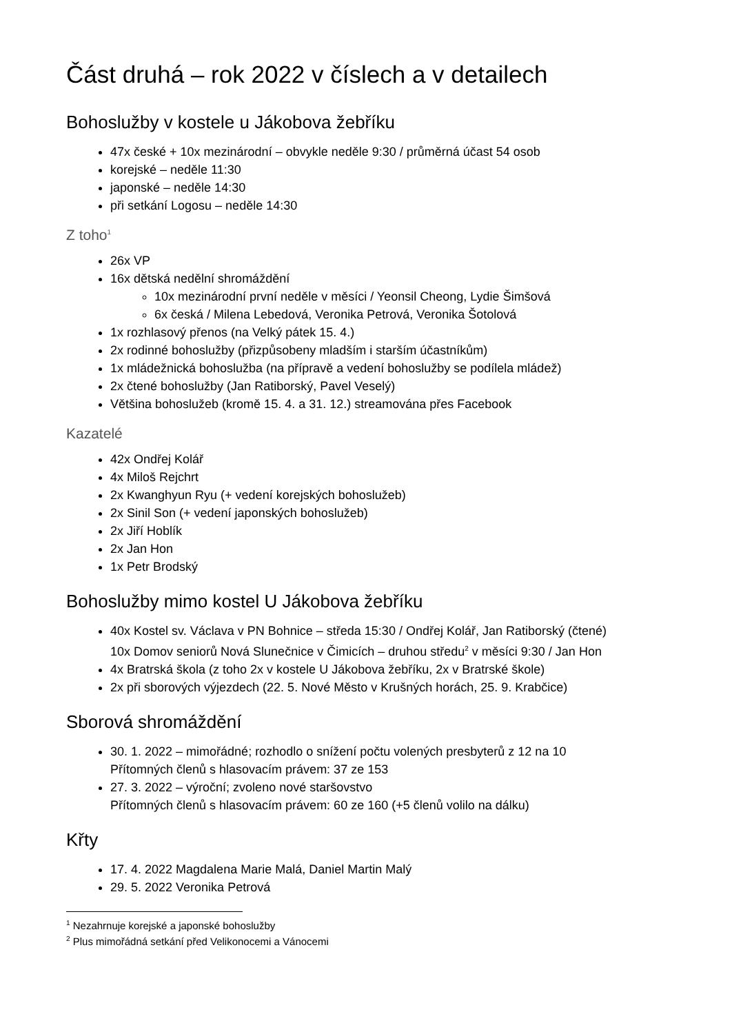Část druhá – rok 2022 v číslech a v detailech
Bohoslužby v kostele u Jákobova žebříku
47x české + 10x mezinárodní – obvykle neděle 9:30 / průměrná účast 54 osob
korejské – neděle 11:30
japonské – neděle 14:30
při setkání Logosu – neděle 14:30
Z toho<sup>1</sup>
26x VP
16x dětská nedělní shromáždění
10x mezinárodní první neděle v měsíci / Yeonsil Cheong, Lydie Šimšová
6x česká / Milena Lebedová, Veronika Petrová, Veronika Šotolová
1x rozhlasový přenos (na Velký pátek 15. 4.)
2x rodinné bohoslužby (přizpůsobeny mladším i starším účastníkům)
1x mládežnická bohoslužba (na přípravě a vedení bohoslužby se podílela mládež)
2x čtené bohoslužby (Jan Ratiborský, Pavel Veselý)
Většina bohoslužeb (kromě 15. 4. a 31. 12.) streamována přes Facebook
Kazatelé
42x Ondřej Kolář
4x Miloš Rejchrt
2x Kwanghyun Ryu (+ vedení korejských bohoslužeb)
2x Sinil Son (+ vedení japonských bohoslužeb)
2x Jiří Hoblík
2x Jan Hon
1x Petr Brodský
Bohoslužby mimo kostel U Jákobova žebříku
40x Kostel sv. Václava v PN Bohnice – středa 15:30 / Ondřej Kolář, Jan Ratiborský (čtené)
10x Domov seniorů Nová Slunečnice v Čimicích – druhou středu<sup>2</sup> v měsíci 9:30 / Jan Hon
4x Bratrská škola (z toho 2x v kostele U Jákobova žebříku, 2x v Bratrské škole)
2x při sborových výjezdech (22. 5. Nové Město v Krušných horách, 25. 9. Krabčice)
Sborová shromáždění
30. 1. 2022 – mimořádné; rozhodlo o snížení počtu volených presbyterů z 12 na 10
Přítomných členů s hlasovacím právem: 37 ze 153
27. 3. 2022 – výroční; zvoleno nové staršovstvo
Přítomných členů s hlasovacím právem: 60 ze 160 (+5 členů volilo na dálku)
Křty
17. 4. 2022 Magdalena Marie Malá, Daniel Martin Malý
29. 5. 2022 Veronika Petrová
<sup>1</sup> Nezahrnuje korejské a japonské bohoslužby
<sup>2</sup> Plus mimořádná setkání před Velikonocemi a Vánocemi